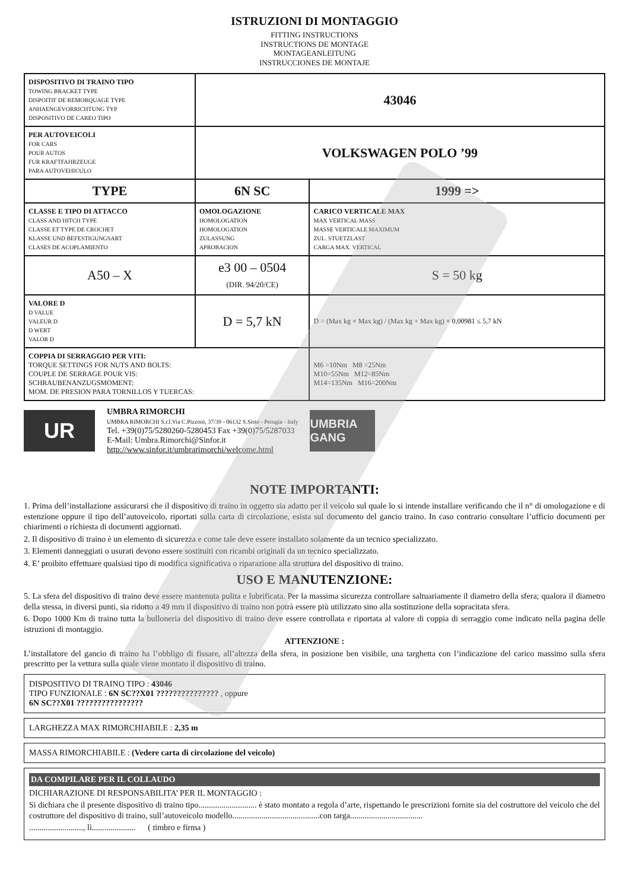ISTRUZIONI DI MONTAGGIO
FITTING INSTRUCTIONS
INSTRUCTIONS DE MONTAGE
MONTAGEANLEITUNG
INSTRUCCIONES DE MONTAJE
| DISPOSITIVO DI TRAINO TIPO TOWING BRACKET TYPE DISPOITIF DE REMORQUAGE TYPE ANHAENGEVORRICHTUNG TYP DISPOSITIVO DE CAREO TIPO | 43046 | |
| PER AUTOVEICOLI FOR CARS POUR AUTOS FUR KRAFTFAHRZEUGE PARA AUTOVEHICULO | VOLKSWAGEN POLO ’99 | |
| TYPE | 6N SC | 1999 => |
| CLASSE E TIPO DI ATTACCO CLASS AND HITCH TYPE CLASSE ET TYPE DE CROCHET KLASSE UND BEFESTIGUNGSART CLASES DE ACOPLAMIENTO | OMOLOGAZIONE HOMOLOGATION HOMOLOGATION ZULASSUNG APROBACION | CARICO VERTICALE MAX MAX VERTICAL MASS MASSE VERTICALE MAXIMUM ZUL. STUETZLAST CARGA MAX. VERTICAL |
| A50 – X | e3 00 – 0504 (DIR. 94/20/CE) | S = 50 kg |
| VALORE D D VALUE VALEUR D D WERT VALOR D | D = 5,7 kN | D = (Max kg × Max kg) / (Max kg + Max kg) × 0,00981 ≤ 5,7 kN |
| COPPIA DI SERRAGGIO PER VITI: TORQUE SETTINGS FOR NUTS AND BOLTS: COUPLE DE SERRAGE POUR VIS: SCHRAUBENANZUGSMOMENT: MOM. DE PRESION PARA TORNILLOS Y TUERCAS: | | M6 =10Nm M8 =25Nm M10=55Nm M12=85Nm M14=135Nm M16=200Nm |
UR
UMBRA RIMORCHI
UMBRA RIMORCHI S.r.l.Via C.Pizzoni, 37/39 - 06132 S.Sisto - Perugia - Italy
Tel. +39(0)75/5280260-5280453 Fax +39(0)75/5287033
E-Mail: Umbra.Rimorchi@Sinfor.it
http://www.sinfor.it/umbrarimorchi/welcome.html
UMBRIA GANG
NOTE IMPORTANTI:
1. Prima dell’installazione assicurarsi che il dispositivo di traino in oggetto sia adatto per il veicolo sul quale lo si intende installare verificando che il n° di omologazione e di estenzione oppure il tipo dell’autoveicolo, riportati sulla carta di circolazione, esista sul documento del gancio traino. In caso contrario consultare l’ufficio documenti per chiarimenti o richiesta di documenti aggiornati.
2. Il dispositivo di traino è un elemento di sicurezza e come tale deve essere installato solamente da un tecnico specializzato.
3. Elementi danneggiati o usurati devono essere sostituiti con ricambi originali da un tecnico specializzato.
4. E’ proibito effettuare qualsiasi tipo di modifica significativa o riparazione alla struttura del dispositivo di traino.
USO E MANUTENZIONE:
5. La sfera del dispositivo di traino deve essere mantenuta pulita e lubrificata. Per la massima sicurezza controllare saltuariamente il diametro della sfera; qualora il diametro della stessa, in diversi punti, sia ridotto a 49 mm il dispositivo di traino non potrà essere più utilizzato sino alla sostituzione della sopracitata sfera.
6. Dopo 1000 Km di traino tutta la bulloneria del dispositivo di traino deve essere controllata e riportata al valore di coppia di serraggio come indicato nella pagina delle istruzioni di montaggio.
ATTENZIONE :
L’installatore del gancio di traino ha l’obbligo di fissare, all’altezza della sfera, in posizione ben visibile, una targhetta con l’indicazione del carico massimo sulla sfera prescritto per la vettura sulla quale viene montato il dispositivo di traino.
DISPOSITIVO DI TRAINO TIPO : 43046
TIPO FUNZIONALE : 6N SC??X01 ??????????????? , oppure
6N SC??X01 ????????????????
LARGHEZZA MAX RIMORCHIABILE : 2,35 m
MASSA RIMORCHIABILE : (Vedere carta di circolazione del veicolo)
DA COMPILARE PER IL COLLAUDO
DICHIARAZIONE DI RESPONSABILITA’ PER IL MONTAGGIO :
Si dichiara che il presente dispositivo di traino tipo............................ è stato montato a regola d’arte, rispettando le prescrizioni fornite sia del costruttore del veicolo che del costruttore del dispositivo di traino, sull’autoveicolo modello..........................................con targa...................................
.........................., lì..................... ( timbro e firma )